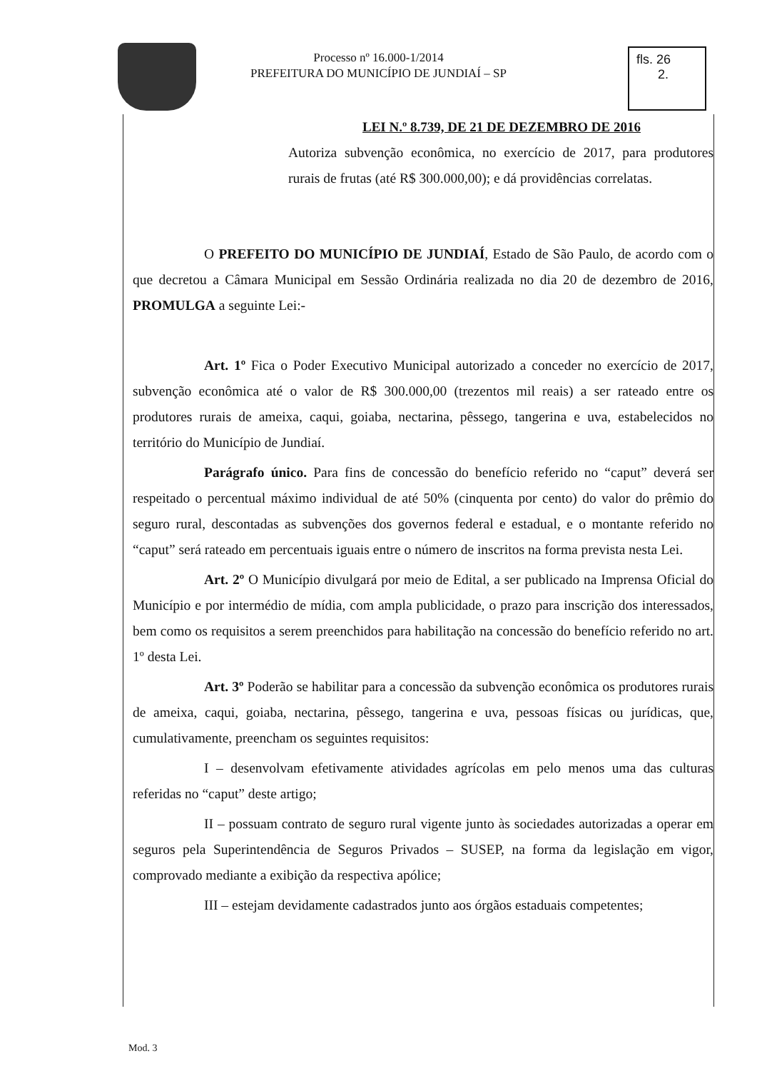Processo nº 16.000-1/2014
PREFEITURA DO MUNICÍPIO DE JUNDIAÍ – SP
fls. 26
2.
LEI N.º 8.739, DE 21 DE DEZEMBRO DE 2016
Autoriza subvenção econômica, no exercício de 2017, para produtores rurais de frutas (até R$ 300.000,00); e dá providências correlatas.
O PREFEITO DO MUNICÍPIO DE JUNDIAÍ, Estado de São Paulo, de acordo com o que decretou a Câmara Municipal em Sessão Ordinária realizada no dia 20 de dezembro de 2016, PROMULGA a seguinte Lei:-
Art. 1º Fica o Poder Executivo Municipal autorizado a conceder no exercício de 2017, subvenção econômica até o valor de R$ 300.000,00 (trezentos mil reais) a ser rateado entre os produtores rurais de ameixa, caqui, goiaba, nectarina, pêssego, tangerina e uva, estabelecidos no território do Município de Jundiaí.
Parágrafo único. Para fins de concessão do benefício referido no “caput” deverá ser respeitado o percentual máximo individual de até 50% (cinquenta por cento) do valor do prêmio do seguro rural, descontadas as subvenções dos governos federal e estadual, e o montante referido no “caput” será rateado em percentuais iguais entre o número de inscritos na forma prevista nesta Lei.
Art. 2º O Município divulgará por meio de Edital, a ser publicado na Imprensa Oficial do Município e por intermédio de mídia, com ampla publicidade, o prazo para inscrição dos interessados, bem como os requisitos a serem preenchidos para habilitação na concessão do benefício referido no art. 1º desta Lei.
Art. 3º Poderão se habilitar para a concessão da subvenção econômica os produtores rurais de ameixa, caqui, goiaba, nectarina, pêssego, tangerina e uva, pessoas físicas ou jurídicas, que, cumulativamente, preencham os seguintes requisitos:
I – desenvolvam efetivamente atividades agrícolas em pelo menos uma das culturas referidas no “caput” deste artigo;
II – possuam contrato de seguro rural vigente junto às sociedades autorizadas a operar em seguros pela Superintendência de Seguros Privados – SUSEP, na forma da legislação em vigor, comprovado mediante a exibição da respectiva apólice;
III – estejam devidamente cadastrados junto aos órgãos estaduais competentes;
Mod. 3